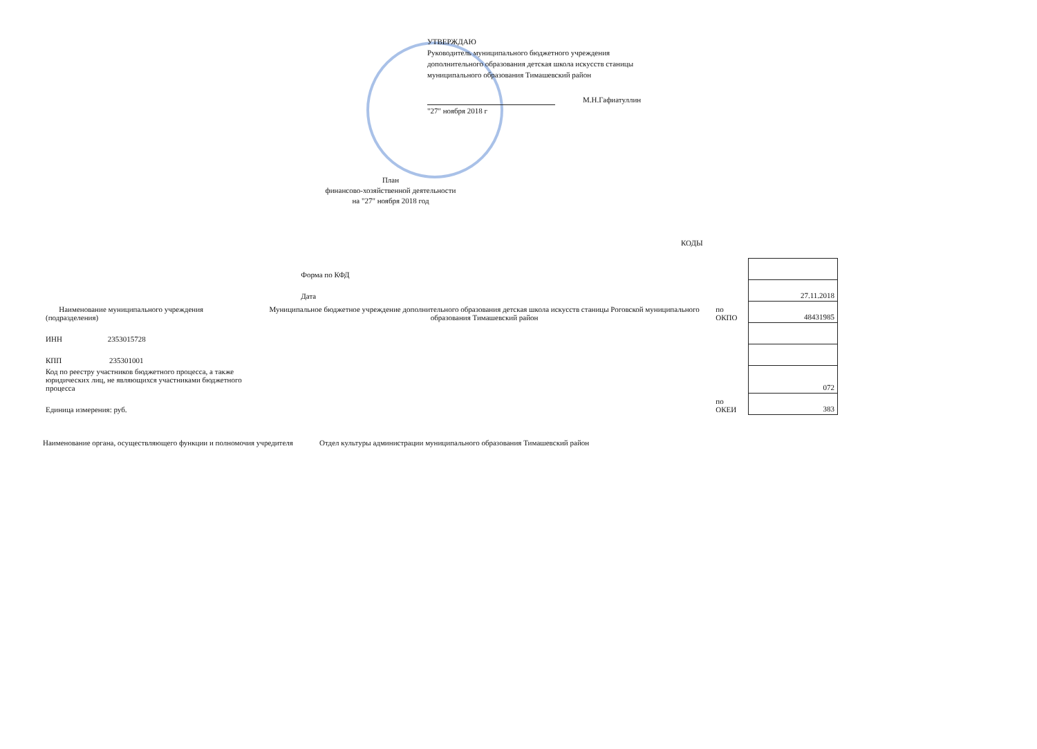УТВЕРЖДАЮ
Руководитель муниципального бюджетного учреждения
дополнительного образования детская школа искусств станицы
муниципального образования Тимашевский район
М.Н.Гафиатуллин
"27" ноября 2018 г
План
финансово-хозяйственной деятельности
на "27" ноября 2018 год
КОДЫ
| | | Форма по КФД | | |
| | | Дата | | 27.11.2018 |
| Наименование муниципального учреждения (подразделения) | Муниципальное бюджетное учреждение дополнительного образования детская школа искусств станицы Роговской муниципального образования Тимашевский район | | по ОКПО | 48431985 |
| ИНН 2353015728 | | | | |
| КПП 235301001 | | | | |
| Код по реестру участников бюджетного процесса, а также юридических лиц, не являющихся участниками бюджетного процесса | | | | 072 |
| Единица измерения: руб. | | | по ОКЕИ | 383 |
Наименование органа, осуществляющего функции и полномочия учредителя
Отдел культуры администрации муниципального образования Тимашевский район